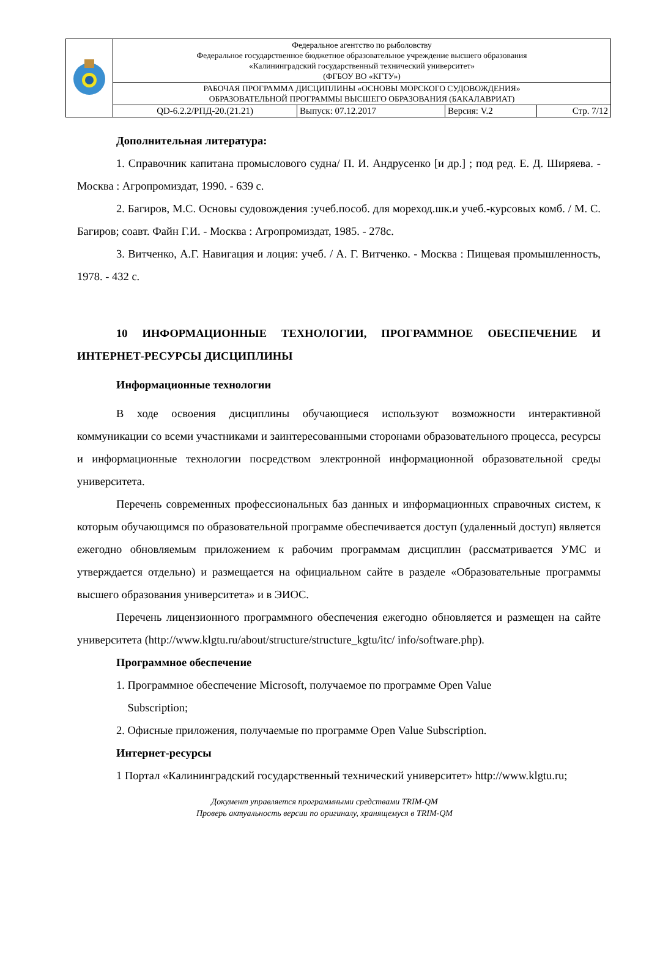| | Федеральное агентство по рыболовству Федеральное государственное бюджетное образовательное учреждение высшего образования «Калининградский государственный технический университет» (ФГБОУ ВО «КГТУ») | | | |
| | РАБОЧАЯ ПРОГРАММА ДИСЦИПЛИНЫ «ОСНОВЫ МОРСКОГО СУДОВОЖДЕНИЯ» ОБРАЗОВАТЕЛЬНОЙ ПРОГРАММЫ ВЫСШЕГО ОБРАЗОВАНИЯ (БАКАЛАВРИАТ) | | | |
| | QD-6.2.2/РПД-20.(21.21) | Выпуск: 07.12.2017 | Версия: V.2 | Стр. 7/12 |
Дополнительная литература:
1. Справочник капитана промыслового судна/ П. И. Андрусенко [и др.] ; под ред. Е. Д. Ширяева. - Москва : Агропромиздат, 1990. - 639 с.
2. Багиров, М.С. Основы судовождения :учеб.пособ. для мореход.шк.и учеб.-курсовых комб. / М. С. Багиров; соавт. Файн Г.И. - Москва : Агропромиздат, 1985. - 278с.
3. Витченко, А.Г. Навигация и лоция: учеб. / А. Г. Витченко. - Москва : Пищевая промышленность, 1978. - 432 с.
10 ИНФОРМАЦИОННЫЕ ТЕХНОЛОГИИ, ПРОГРАММНОЕ ОБЕСПЕЧЕНИЕ И ИНТЕРНЕТ-РЕСУРСЫ ДИСЦИПЛИНЫ
Информационные технологии
В ходе освоения дисциплины обучающиеся используют возможности интерактивной коммуникации со всеми участниками и заинтересованными сторонами образовательного процесса, ресурсы и информационные технологии посредством электронной информационной образовательной среды университета.
Перечень современных профессиональных баз данных и информационных справочных систем, к которым обучающимся по образовательной программе обеспечивается доступ (удаленный доступ) является ежегодно обновляемым приложением к рабочим программам дисциплин (рассматривается УМС и утверждается отдельно) и размещается на официальном сайте в разделе «Образовательные программы высшего образования университета» и в ЭИОС.
Перечень лицензионного программного обеспечения ежегодно обновляется и размещен на сайте университета (http://www.klgtu.ru/about/structure/structure_kgtu/itc/ info/software.php).
Программное обеспечение
1. Программное обеспечение Microsoft, получаемое по программе Open Value
Subscription;
2. Офисные приложения, получаемые по программе Open Value Subscription.
Интернет-ресурсы
1 Портал «Калининградский государственный технический университет» http://www.klgtu.ru;
Документ управляется программными средствами TRIM-QM
Проверь актуальность версии по оригиналу, хранящемуся в TRIM-QM